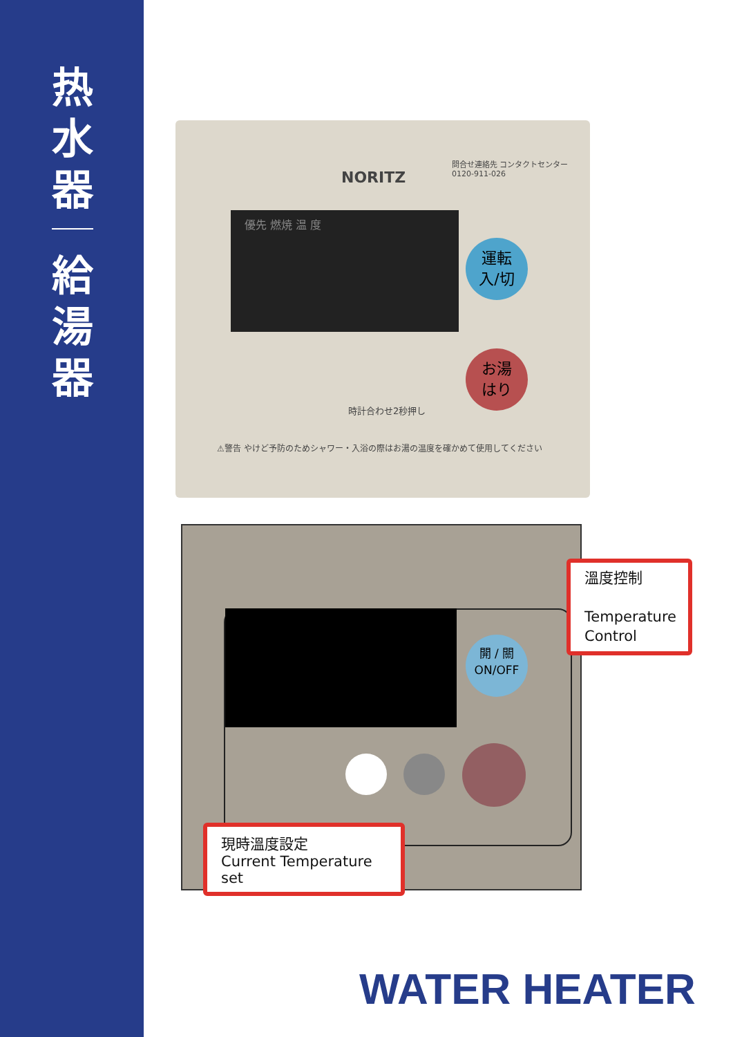热
水
器
給
湯
器
NORITZ
問合せ連絡先 コンタクトセンター
0120-911-026
優先 燃焼 温 度
運転
入/切
お湯
はり
時計合わせ2秒押し
⚠警告 やけど予防のためシャワー・入浴の際はお湯の温度を確かめて使用してください
開 / 關
ON/OFF
現時溫度設定
Current Temperature set
溫度控制
Temperature Control
WATER HEATER